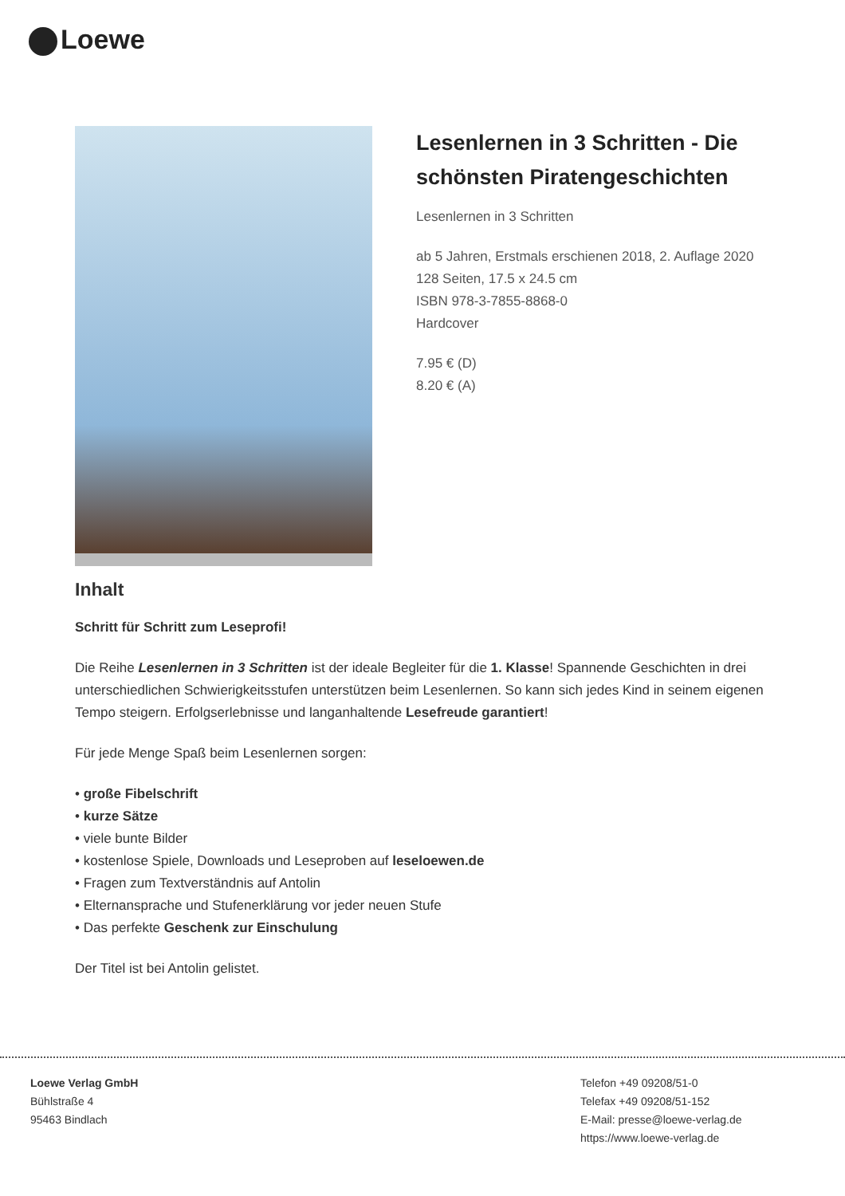Loewe
Lesenlernen in 3 Schritten - Die schönsten Piratengeschichten
Lesenlernen in 3 Schritten
ab 5 Jahren, Erstmals erschienen 2018, 2. Auflage 2020
128 Seiten, 17.5 x 24.5 cm
ISBN 978-3-7855-8868-0
Hardcover
7.95 € (D)
8.20 € (A)
Inhalt
Schritt für Schritt zum Leseprofi!
Die Reihe Lesenlernen in 3 Schritten ist der ideale Begleiter für die 1. Klasse! Spannende Geschichten in drei unterschiedlichen Schwierigkeitsstufen unterstützen beim Lesenlernen. So kann sich jedes Kind in seinem eigenen Tempo steigern. Erfolgserlebnisse und langanhaltende Lesefreude garantiert!
Für jede Menge Spaß beim Lesenlernen sorgen:
• große Fibelschrift
• kurze Sätze
• viele bunte Bilder
• kostenlose Spiele, Downloads und Leseproben auf leseloewen.de
• Fragen zum Textverständnis auf Antolin
• Elternansprache und Stufenerklärung vor jeder neuen Stufe
• Das perfekte Geschenk zur Einschulung
Der Titel ist bei Antolin gelistet.
Loewe Verlag GmbH
Bühlstraße 4
95463 Bindlach
Telefon +49 09208/51-0
Telefax +49 09208/51-152
E-Mail: presse@loewe-verlag.de
https://www.loewe-verlag.de